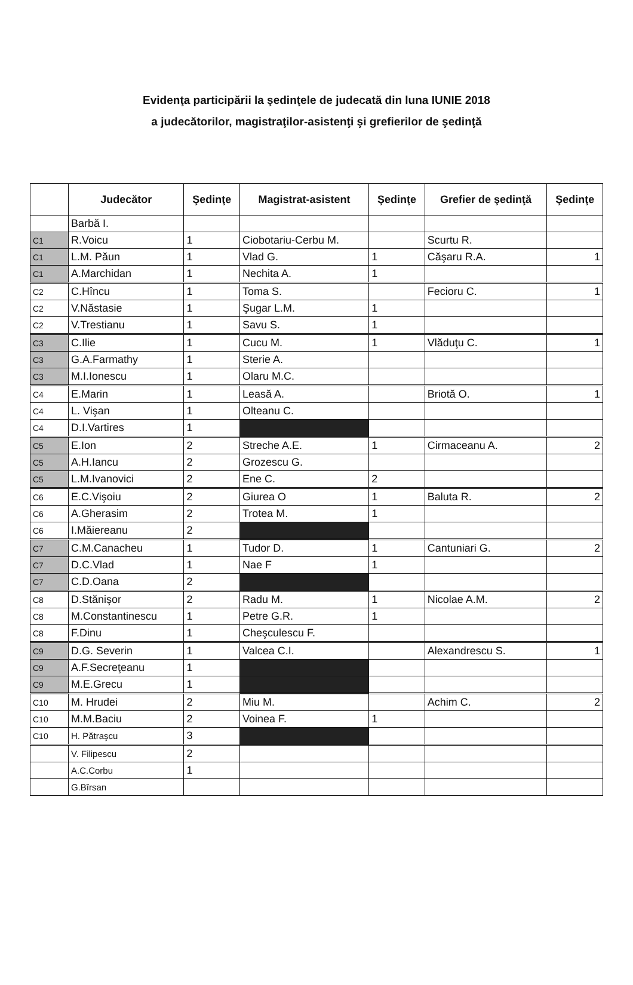Evidenţa participării la şedinţele de judecată din luna IUNIE 2018
a judecătorilor, magistraţilor-asistenţi şi grefierilor de şedinţă
| | Judecător | Şedinţe | Magistrat-asistent | Şedinţe | Grefier de şedinţă | Şedinţe |
| --- | --- | --- | --- | --- | --- | --- |
| | Barbă I. | | | | | |
| C1 | R.Voicu | 1 | Ciobotariu-Cerbu M. | | Scurtu R. | |
| C1 | L.M. Păun | 1 | Vlad G. | 1 | Căşaru R.A. | 1 |
| C1 | A.Marchidan | 1 | Nechita A. | 1 | | |
| C2 | C.Hîncu | 1 | Toma S. | | Fecioru C. | 1 |
| C2 | V.Năstasie | 1 | Şugar L.M. | 1 | | |
| C2 | V.Trestianu | 1 | Savu S. | 1 | | |
| C3 | C.Ilie | 1 | Cucu M. | 1 | Vlăduţu C. | 1 |
| C3 | G.A.Farmathy | 1 | Sterie A. | | | |
| C3 | M.I.Ionescu | 1 | Olaru M.C. | | | |
| C4 | E.Marin | 1 | Leasă A. | | Briotă O. | 1 |
| C4 | L. Vişan | 1 | Olteanu C. | | | |
| C4 | D.I.Vartires | 1 | | | | |
| C5 | E.Ion | 2 | Streche A.E. | 1 | Cirmaceanu A. | 2 |
| C5 | A.H.Iancu | 2 | Grozescu G. | | | |
| C5 | L.M.Ivanovici | 2 | Ene C. | 2 | | |
| C6 | E.C.Vişoiu | 2 | Giurea O | 1 | Baluta R. | 2 |
| C6 | A.Gherasim | 2 | Trotea M. | 1 | | |
| C6 | I.Măiereanu | 2 | | | | |
| C7 | C.M.Canacheu | 1 | Tudor D. | 1 | Cantuniari G. | 2 |
| C7 | D.C.Vlad | 1 | Nae F | 1 | | |
| C7 | C.D.Oana | 2 | | | | |
| C8 | D.Stănişor | 2 | Radu M. | 1 | Nicolae A.M. | 2 |
| C8 | M.Constantinescu | 1 | Petre G.R. | 1 | | |
| C8 | F.Dinu | 1 | Cheşculescu F. | | | |
| C9 | D.G. Severin | 1 | Valcea C.I. | | Alexandrescu S. | 1 |
| C9 | A.F.Secreţeanu | 1 | | | | |
| C9 | M.E.Grecu | 1 | | | | |
| C10 | M. Hrudei | 2 | Miu M. | | Achim C. | 2 |
| C10 | M.M.Baciu | 2 | Voinea F. | 1 | | |
| C10 | H. Pătraşcu | 3 | | | | |
| | V. Filipescu | 2 | | | | |
| | A.C.Corbu | 1 | | | | |
| | G.Bîrsan | | | | | |